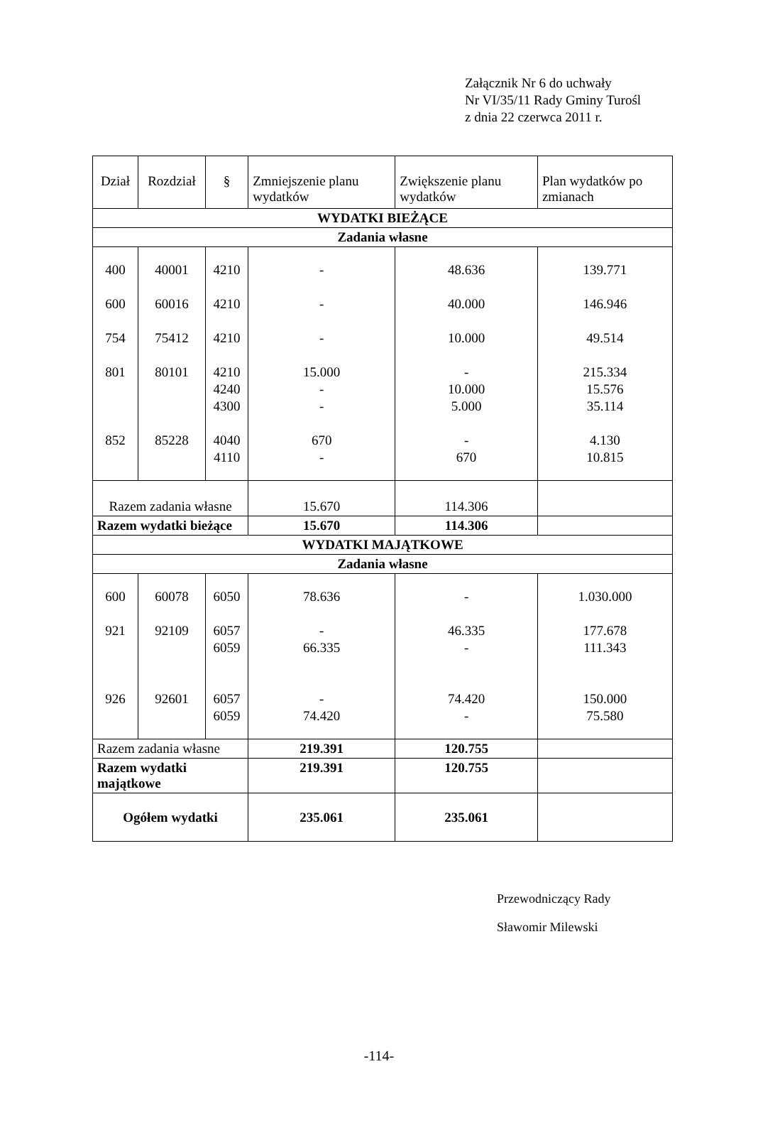Załącznik Nr 6 do uchwały
Nr VI/35/11 Rady Gminy Turośl
z dnia 22 czerwca 2011 r.
| Dział | Rozdział | § | Zmniejszenie planu wydatków | Zwiększenie planu wydatków | Plan wydatków po zmianach |
| --- | --- | --- | --- | --- | --- |
| WYDATKI BIEŻĄCE | | | | | |
| Zadania własne | | | | | |
| 400 600 754 801 852 | 40001 60016 75412 80101 85228 | 4210 4210 4210 4210 4240 4300 4040 4110 | - - - 15.000 - - 670 - | 48.636 40.000 10.000 - 10.000 5.000 - 670 | 139.771 146.946 49.514 215.334 15.576 35.114 4.130 10.815 |
| Razem zadania własne | | | 15.670 | 114.306 | |
| Razem wydatki bieżące | | | 15.670 | 114.306 | |
| WYDATKI MAJĄTKOWE | | | | | |
| Zadania własne | | | | | |
| 600 921 926 | 60078 92109 92601 | 6050 6057 6059 6057 6059 | 78.636 - 66.335 - 74.420 | - 46.335 - 74.420 - | 1.030.000 177.678 111.343 150.000 75.580 |
| Razem zadania własne | | | 219.391 | 120.755 | |
| Razem wydatki majątkowe | | | 219.391 | 120.755 | |
| Ogółem wydatki | | | 235.061 | 235.061 | |
Przewodniczący Rady
Sławomir Milewski
-114-